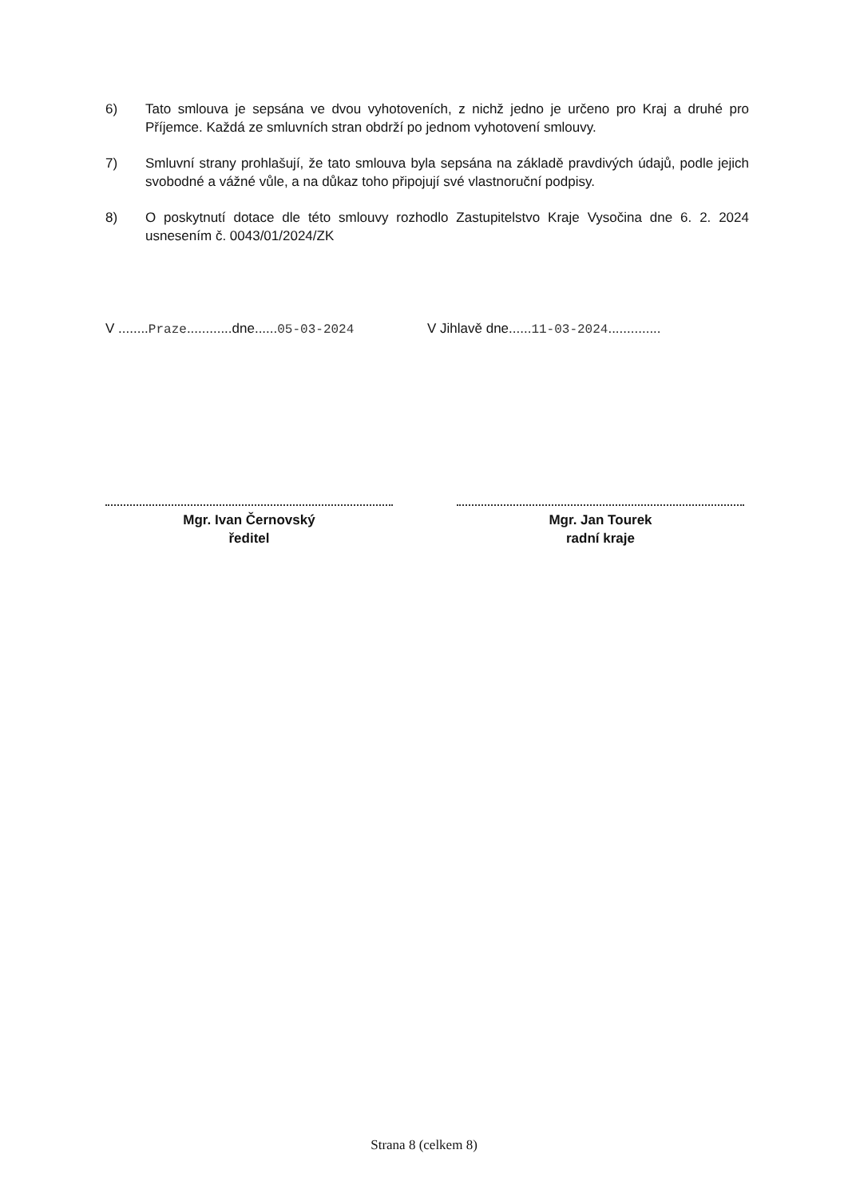6) Tato smlouva je sepsána ve dvou vyhotoveních, z nichž jedno je určeno pro Kraj a druhé pro Příjemce. Každá ze smluvních stran obdrží po jednom vyhotovení smlouvy.
7) Smluvní strany prohlašují, že tato smlouva byla sepsána na základě pravdivých údajů, podle jejich svobodné a vážné vůle, a na důkaz toho připojují své vlastnoruční podpisy.
8) O poskytnutí dotace dle této smlouvy rozhodlo Zastupitelstvo Kraje Vysočina dne 6. 2. 2024 usnesením č. 0043/01/2024/ZK
V ........Praze............dne......05-03-2024
V Jihlavě dne......11-03-2024..............
Mgr. Ivan Černovský
ředitel
Mgr. Jan Tourek
radní kraje
Strana 8 (celkem 8)